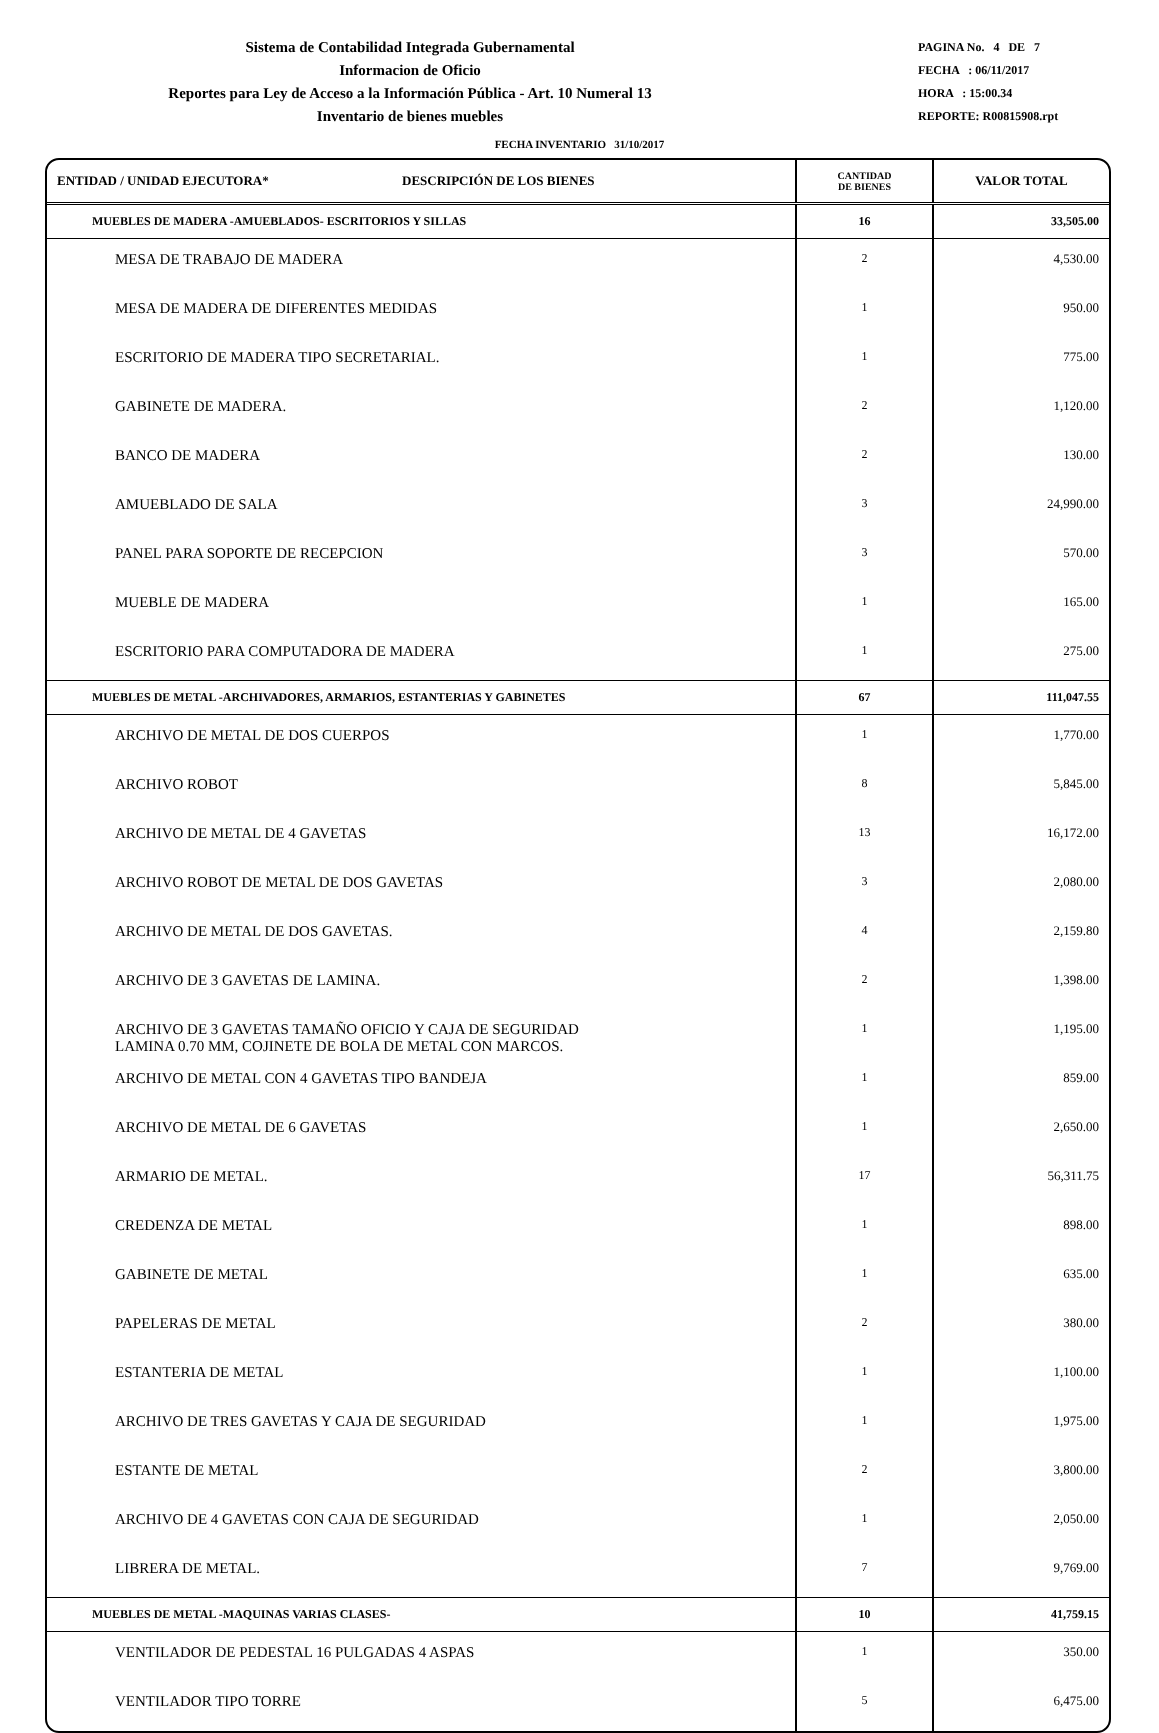Sistema de Contabilidad Integrada Gubernamental
Informacion de Oficio
Reportes para Ley de Acceso a la Información Pública - Art. 10 Numeral 13
Inventario de bienes muebles
PAGINA No. 4 DE 7
FECHA : 06/11/2017
HORA : 15:00.34
REPORTE: R00815908.rpt
FECHA INVENTARIO 31/10/2017
| ENTIDAD / UNIDAD EJECUTORA* DESCRIPCIÓN DE LOS BIENES | CANTIDAD DE BIENES | VALOR TOTAL |
| --- | --- | --- |
| MUEBLES DE MADERA -AMUEBLADOS- ESCRITORIOS Y SILLAS | 16 | 33,505.00 |
| MESA DE TRABAJO DE MADERA | 2 | 4,530.00 |
| MESA DE MADERA DE DIFERENTES MEDIDAS | 1 | 950.00 |
| ESCRITORIO DE MADERA TIPO SECRETARIAL. | 1 | 775.00 |
| GABINETE DE MADERA. | 2 | 1,120.00 |
| BANCO DE MADERA | 2 | 130.00 |
| AMUEBLADO DE SALA | 3 | 24,990.00 |
| PANEL PARA SOPORTE DE RECEPCION | 3 | 570.00 |
| MUEBLE DE MADERA | 1 | 165.00 |
| ESCRITORIO PARA COMPUTADORA DE MADERA | 1 | 275.00 |
| MUEBLES DE METAL -ARCHIVADORES, ARMARIOS, ESTANTERIAS Y GABINETES | 67 | 111,047.55 |
| ARCHIVO DE METAL DE DOS CUERPOS | 1 | 1,770.00 |
| ARCHIVO ROBOT | 8 | 5,845.00 |
| ARCHIVO DE METAL DE 4 GAVETAS | 13 | 16,172.00 |
| ARCHIVO ROBOT DE METAL DE DOS GAVETAS | 3 | 2,080.00 |
| ARCHIVO DE METAL DE DOS GAVETAS. | 4 | 2,159.80 |
| ARCHIVO DE 3 GAVETAS DE LAMINA. | 2 | 1,398.00 |
| ARCHIVO DE 3 GAVETAS TAMAÑO OFICIO Y CAJA DE SEGURIDAD LAMINA 0.70 MM, COJINETE DE BOLA DE METAL CON MARCOS. | 1 | 1,195.00 |
| ARCHIVO DE METAL CON 4 GAVETAS TIPO BANDEJA | 1 | 859.00 |
| ARCHIVO DE METAL DE 6 GAVETAS | 1 | 2,650.00 |
| ARMARIO DE METAL. | 17 | 56,311.75 |
| CREDENZA DE METAL | 1 | 898.00 |
| GABINETE DE METAL | 1 | 635.00 |
| PAPELERAS DE METAL | 2 | 380.00 |
| ESTANTERIA DE METAL | 1 | 1,100.00 |
| ARCHIVO DE TRES GAVETAS Y CAJA DE SEGURIDAD | 1 | 1,975.00 |
| ESTANTE DE METAL | 2 | 3,800.00 |
| ARCHIVO DE 4 GAVETAS CON CAJA DE SEGURIDAD | 1 | 2,050.00 |
| LIBRERA DE METAL. | 7 | 9,769.00 |
| MUEBLES DE METAL -MAQUINAS VARIAS CLASES- | 10 | 41,759.15 |
| VENTILADOR DE PEDESTAL 16 PULGADAS 4 ASPAS | 1 | 350.00 |
| VENTILADOR TIPO TORRE | 5 | 6,475.00 |